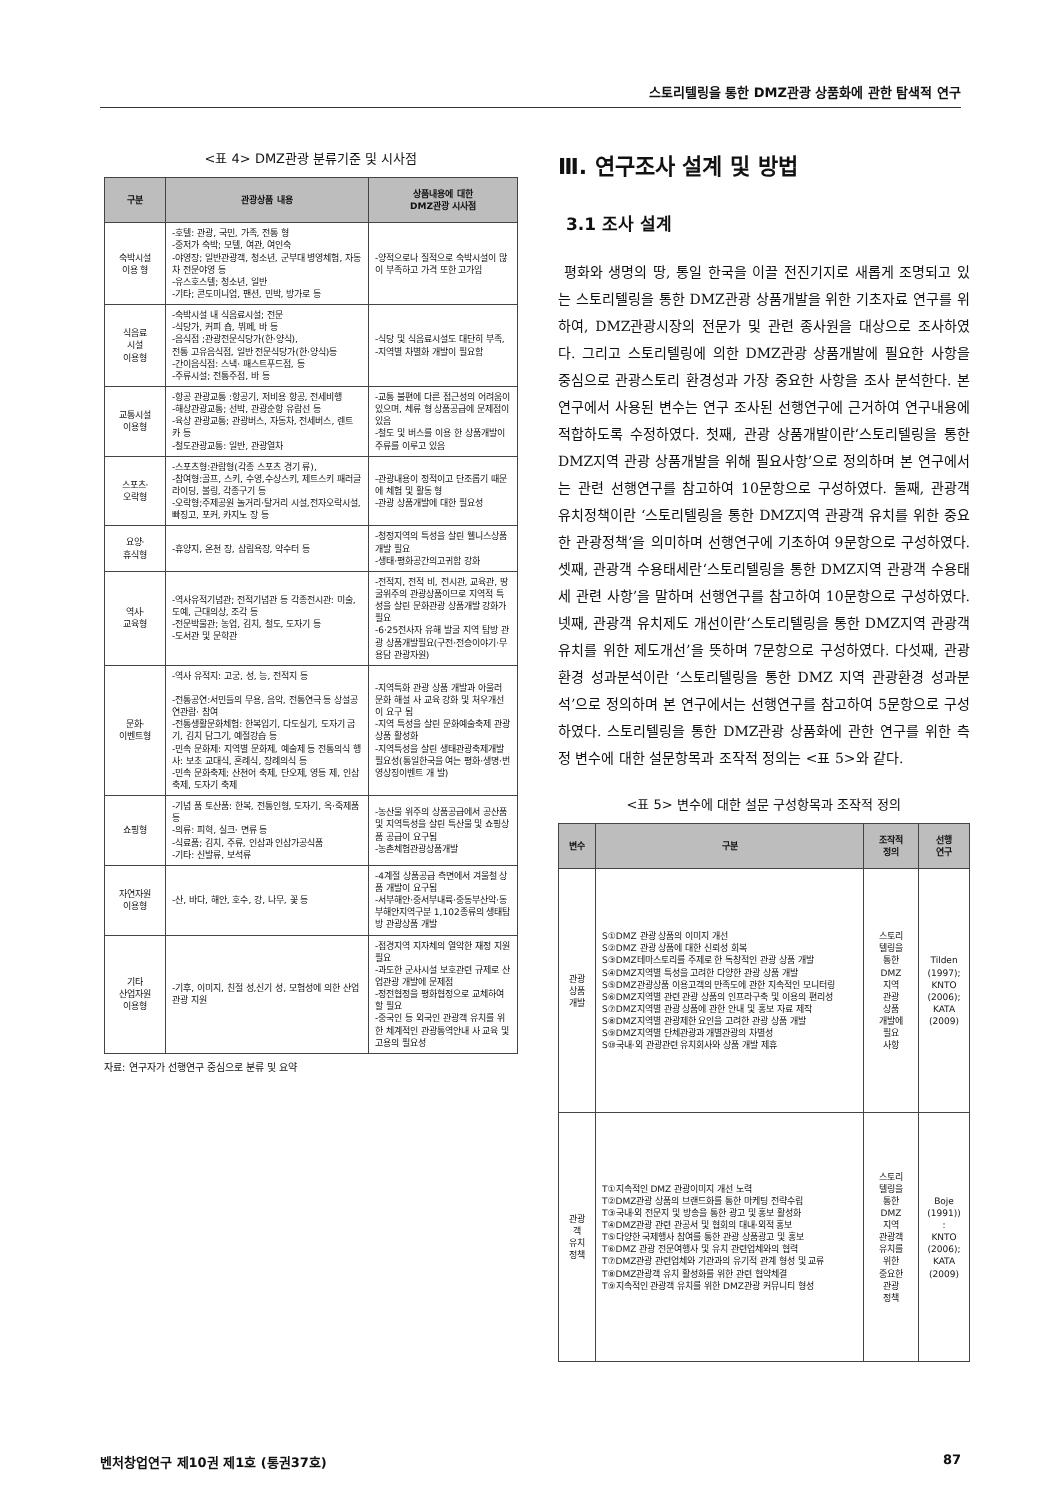스토리텔링을 통한 DMZ관광 상품화에 관한 탐색적 연구
<표 4> DMZ관광 분류기준 및 시사점
| 구분 | 관광상품 내용 | 상품내용에 대한 DMZ관광 시사점 |
| --- | --- | --- |
| 숙박시설 이용 형 | -호텔: 관광, 국민, 가족, 전통 형 -중저가 숙박; 모텔, 여관, 여인숙 -야영장; 일반관광객, 청소년, 군부대 병영체험, 자동차 전문야영 등 -유스호스텔; 청소년, 일반 -기타; 콘도미니엄, 팬션, 민박, 방가로 등 | -양적으로나 질적으로 숙박시설이 많이 부족하고 가격 또한 고가임 |
| 식음료 시설 이용형 | -숙박시설 내 식음료시설; 전문 -식당가, 커피 숍, 뷔페, 바 등 -음식점 ;관광전문식당가(한·양식), 전통 고유음식점, 일반 전문식당가(한·양식)등 -간이음식점: 스낵· 패스트푸드점, 등 -주류시설; 전통주점, 바 등 | -식당 및 식음료시설도 대단히 부족, -지역별 차별화 개발이 필요함 |
| 교통시설 이용형 | -항공 관광교통 :항공기, 저비용 항공, 전세비행 -해상관광교통; 선박, 관광순항 유람선 등 -육상 관광교통; 관광버스, 자동차, 전세버스, 렌트 카 등 -철도관광교통: 일반, 관광열차 | -교통 불편에 다른 접근성의 어려움이 있으며, 체류 형 상품공급에 문제점이 있음 -철도 및 버스를 이용 한 상품개발이 주류를 이루고 있음 |
| 스포츠· 오락형 | -스포츠형:관람형(각종 스포츠 경기 류), -참여형:골프, 스키, 수영,수상스키, 제트스키 패러글라이딩, 볼링, 각종구기 등 -오락형;주제공원 놀거리·탈거리 시설,전자오락시설, 빠징고, 포커, 카지노 장 등 | -관광내용이 정적이고 단조롭기 때문에 체험 및 활동 형 -관광 상품개발에 대한 필요성 |
| 요양· 휴식형 | -휴양지, 온천 장, 삼림욕장, 약수터 등 | -청정지역의 특성을 살린 웰니스상품개발 필요 -생태·평화공간의고귀함 강화 |
| 역사· 교육형 | -역사유적기념관; 전적기념관 등 각종전시관: 미술, 도예, 근대의상, 조각 등 -전문박물관; 농업, 김치, 철도, 도자기 등 -도서관 및 문학관 | -전적지, 전적 비, 전시관, 교육관, 땅굴위주의 관광상품이므로 지역적 특성을 살린 문화관광 상품개발 강화가 필요 -6·25전사자 유해 발굴 지역 탐방 관광 상품개발필요(구전·전승이야기·무용담 관광자원) |
| 문화· 이벤트형 | -역사 유적지: 고궁, 성, 능, 전적지 등 -전통공연:서민들의 무용, 음악, 전통연극 등 상설공연관람· 참여 -전통생활문화체험: 한복입기, 다도실기, 도자기 굽기, 김치 담그기, 예절강습 등 -민속 문화제: 지역별 문화제, 예술제 등 전통의식 행사: 보초 교대식, 혼례식, 장례의식 등 -민속 문화축제; 산천어 축제, 단오제, 영등 제, 인삼축제, 도자기 축제 | -지역특화 관광 상품 개발과 아울러 문화 해설 사 교육 강화 및 처우개선이 요구 됨 -지역 특성을 살린 문화예술축제 관광 상품 활성화 -지역특성을 살린 생태관광축제개발 필요성(통일한국을 여는 평화·생명·번영상징이벤트 개 발) |
| 쇼핑형 | -기념 품 토산품: 한복, 전통인형, 도자기, 옥·죽제품 등 -의류: 피혁, 실크· 면류 등 -식료품; 김치, 주류, 인삼과 인삼가공식품 -기타: 신발류, 보석류 | -농산물 위주의 상품공급에서 공산품 및 지역특성을 살린 특산물 및 쇼핑상품 공급이 요구됨 -농촌체험관광상품개발 |
| 자연자원 이용형 | -산, 바다, 해안, 호수, 강, 나무, 꽃 등 | -4계절 상품공급 측면에서 겨울철 상품 개발이 요구됨 -서부해안·중서부내륙·중동부산악·동부해안지역구분 1,102종류의 생태탐방 관광상품 개발 |
| 기타 산업자원 이용형 | -기후, 이미지, 친절 성,신기 성, 모험성에 의한 산업관광 지원 | -접경지역 지자체의 열악한 재정 지원 필요 -과도한 군사시설 보호관련 규제로 산업관광 개발에 문제점 -정전협정을 평화협정으로 교체하여 할 필요 -중국인 등 외국인 관광객 유치를 위한 체계적인 관광통역안내 사 교육 및 고용의 필요성 |
자료: 연구자가 선행연구 중심으로 분류 및 요약
Ⅲ. 연구조사 설계 및 방법
3.1 조사 설계
평화와 생명의 땅, 통일 한국을 이끌 전진기지로 새롭게 조명되고 있는 스토리텔링을 통한 DMZ관광 상품개발을 위한 기초자료 연구를 위하여, DMZ관광시장의 전문가 및 관련 종사원을 대상으로 조사하였다. 그리고 스토리텔링에 의한 DMZ관광 상품개발에 필요한 사항을 중심으로 관광스토리 환경성과 가장 중요한 사항을 조사 분석한다. 본 연구에서 사용된 변수는 연구 조사된 선행연구에 근거하여 연구내용에 적합하도록 수정하였다. 첫째, 관광 상품개발이란‘스토리텔링을 통한 DMZ지역 관광 상품개발을 위해 필요사항’으로 정의하며 본 연구에서는 관련 선행연구를 참고하여 10문항으로 구성하였다. 둘째, 관광객 유치정책이란 ‘스토리텔링을 통한 DMZ지역 관광객 유치를 위한 중요한 관광정책’을 의미하며 선행연구에 기초하여 9문항으로 구성하였다. 셋째, 관광객 수용태세란‘스토리텔링을 통한 DMZ지역 관광객 수용태세 관련 사항’을 말하며 선행연구를 참고하여 10문항으로 구성하였다. 넷째, 관광객 유치제도 개선이란‘스토리텔링을 통한 DMZ지역 관광객 유치를 위한 제도개선’을 뜻하며 7문항으로 구성하였다. 다섯째, 관광환경 성과분석이란 ‘스토리텔링을 통한 DMZ 지역 관광환경 성과분석’으로 정의하며 본 연구에서는 선행연구를 참고하여 5문항으로 구성하였다. 스토리텔링을 통한 DMZ관광 상품화에 관한 연구를 위한 측정 변수에 대한 설문항목과 조작적 정의는 <표 5>와 같다.
<표 5> 변수에 대한 설문 구성항목과 조작적 정의
| 변수 | 구분 | 조작적 정의 | 선행 연구 |
| --- | --- | --- | --- |
| 관광 상품 개발 | S①DMZ 관광 상품의 이미지 개선 S②DMZ 관광 상품에 대한 신뢰성 회복 S③DMZ테마스토리를 주제로 한 독창적인 관광 상품 개발 S④DMZ지역별 특성을 고려한 다양한 관광 상품 개발 S⑤DMZ관광상품 이용고객의 만족도에 관한 지속적인 모니터링 S⑥DMZ지역별 관련 관광 상품의 인프라구축 및 이용의 편리성 S⑦DMZ지역별 관광 상품에 관한 안내 및 홍보 자료 제작 S⑧DMZ지역별 관광제한 요인을 고려한 관광 상품 개발 S⑨DMZ지역별 단체관광과 개별관광의 차별성 S⑩국내·외 관광관련 유치회사와 상품 개발 제휴 | 스토리 텔링을 통한 DMZ 지역 관광 상품 개발에 필요 사항 | Tilden (1997); KNTO (2006); KATA (2009) |
| 관광 객 유치 정책 | T①지속적인 DMZ 관광이미지 개선 노력 T②DMZ관광 상품의 브랜드화를 통한 마케팅 전략수립 T③국내·외 전문지 및 방송을 통한 광고 및 홍보 활성화 T④DMZ관광 관련 관공서 및 협회의 대내·외적 홍보 T⑤다양한 국제행사 참여를 통한 관광 상품광고 및 홍보 T⑥DMZ 관광 전문여행사 및 유치 관련업체와의 협력 T⑦DMZ관광 관련업체와 기관과의 유기적 관계 형성 및 교류 T⑧DMZ관광객 유치 활성화를 위한 관련 협약체결 T⑨지속적인 관광객 유치를 위한 DMZ관광 커뮤니티 형성 | 스토리 텔링을 통한 DMZ 지역 관광객 유치를 위한 중요한 관광 정책 | Boje (1991)) : KNTO (2006); KATA (2009) |
벤처창업연구 제10권 제1호 (통권37호) 87